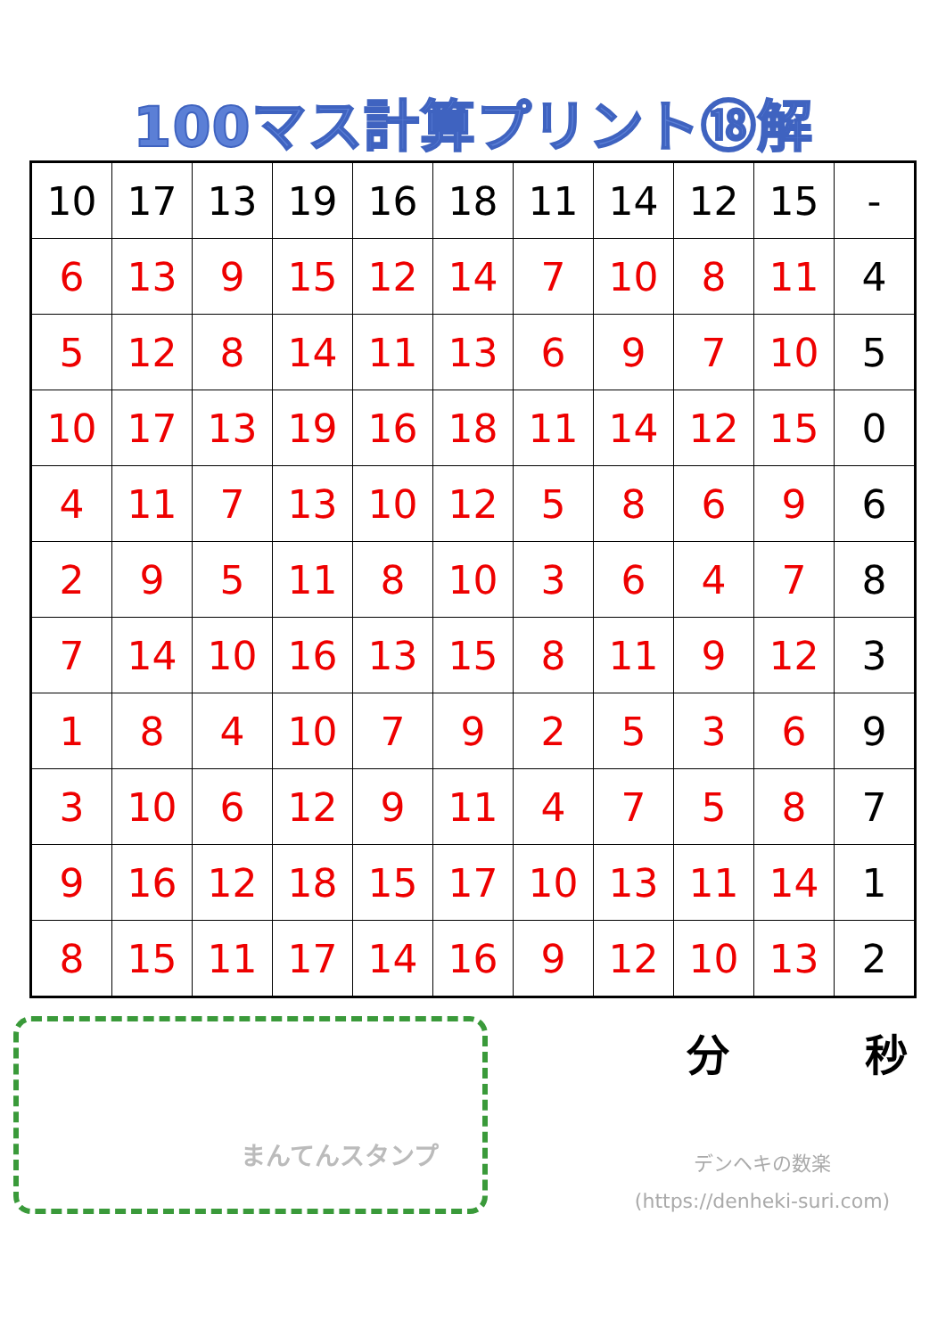100マス計算プリント⑱解
| 10 | 17 | 13 | 19 | 16 | 18 | 11 | 14 | 12 | 15 | - |
| 6 | 13 | 9 | 15 | 12 | 14 | 7 | 10 | 8 | 11 | 4 |
| 5 | 12 | 8 | 14 | 11 | 13 | 6 | 9 | 7 | 10 | 5 |
| 10 | 17 | 13 | 19 | 16 | 18 | 11 | 14 | 12 | 15 | 0 |
| 4 | 11 | 7 | 13 | 10 | 12 | 5 | 8 | 6 | 9 | 6 |
| 2 | 9 | 5 | 11 | 8 | 10 | 3 | 6 | 4 | 7 | 8 |
| 7 | 14 | 10 | 16 | 13 | 15 | 8 | 11 | 9 | 12 | 3 |
| 1 | 8 | 4 | 10 | 7 | 9 | 2 | 5 | 3 | 6 | 9 |
| 3 | 10 | 6 | 12 | 9 | 11 | 4 | 7 | 5 | 8 | 7 |
| 9 | 16 | 12 | 18 | 15 | 17 | 10 | 13 | 11 | 14 | 1 |
| 8 | 15 | 11 | 17 | 14 | 16 | 9 | 12 | 10 | 13 | 2 |
まんてんスタンプ
分 秒
デンヘキの数楽
(https://denheki-suri.com)